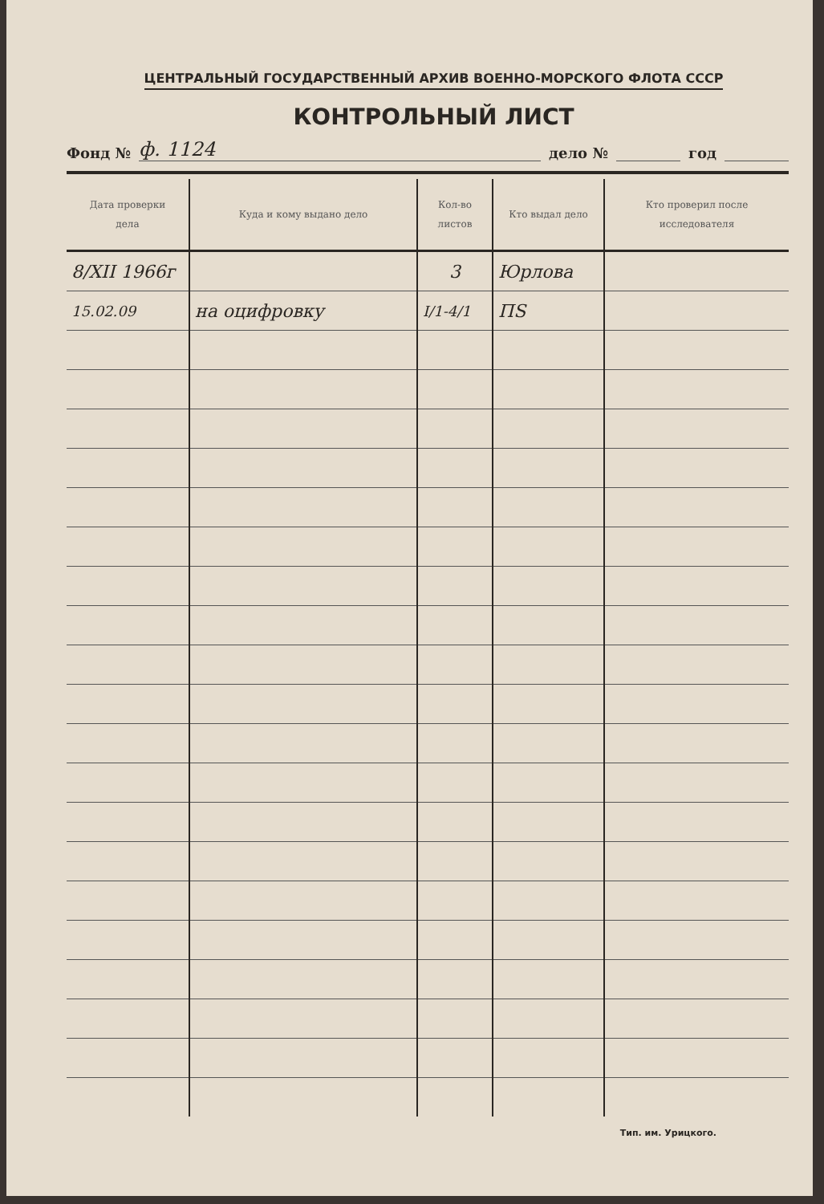ЦЕНТРАЛЬНЫЙ ГОСУДАРСТВЕННЫЙ АРХИВ ВОЕННО-МОРСКОГО ФЛОТА СССР
КОНТРОЛЬНЫЙ ЛИСТ
Фонд № ф. 1124 дело № год
| Дата проверки дела | Куда и кому выдано дело | Кол-во листов | Кто выдал дело | Кто проверил после исследователя |
| --- | --- | --- | --- | --- |
| 8/XII 1966г | | 3 | Юрлова | |
| 15.02.09 | на оцифровку | I/1-4/1 | ПS | |
Тип. им. Урицкого.